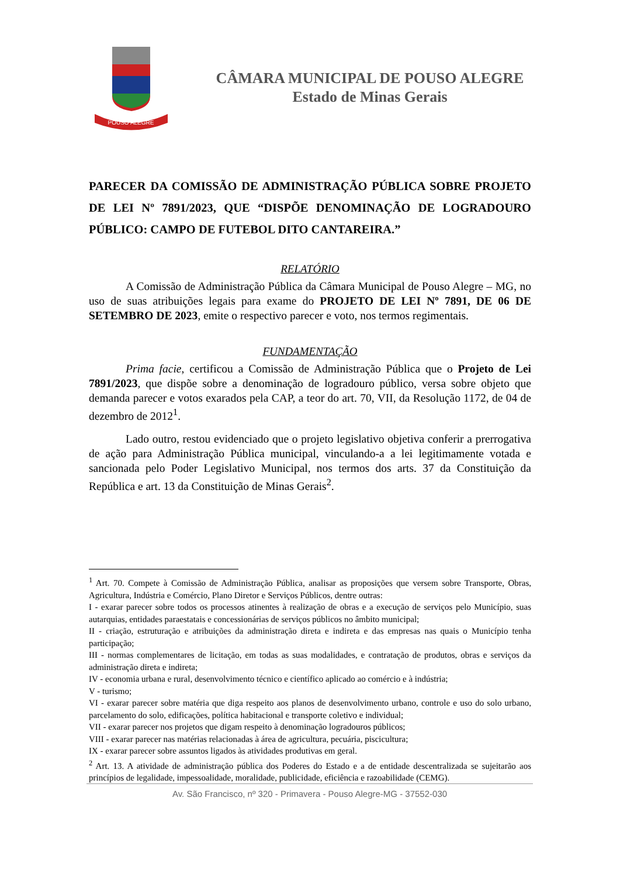POUSO ALEGRE
CÂMARA MUNICIPAL DE POUSO ALEGRE
Estado de Minas Gerais
PARECER DA COMISSÃO DE ADMINISTRAÇÃO PÚBLICA SOBRE PROJETO DE LEI Nº 7891/2023, QUE “DISPÕE DENOMINAÇÃO DE LOGRADOURO PÚBLICO: CAMPO DE FUTEBOL DITO CANTAREIRA.”
RELATÓRIO
A Comissão de Administração Pública da Câmara Municipal de Pouso Alegre – MG, no uso de suas atribuições legais para exame do PROJETO DE LEI Nº 7891, DE 06 DE SETEMBRO DE 2023, emite o respectivo parecer e voto, nos termos regimentais.
FUNDAMENTAÇÃO
Prima facie, certificou a Comissão de Administração Pública que o Projeto de Lei 7891/2023, que dispõe sobre a denominação de logradouro público, versa sobre objeto que demanda parecer e votos exarados pela CAP, a teor do art. 70, VII, da Resolução 1172, de 04 de dezembro de 2012<sup>1</sup>.
Lado outro, restou evidenciado que o projeto legislativo objetiva conferir a prerrogativa de ação para Administração Pública municipal, vinculando-a a lei legitimamente votada e sancionada pelo Poder Legislativo Municipal, nos termos dos arts. 37 da Constituição da República e art. 13 da Constituição de Minas Gerais<sup>2</sup>.
<sup>1</sup> Art. 70. Compete à Comissão de Administração Pública, analisar as proposições que versem sobre Transporte, Obras, Agricultura, Indústria e Comércio, Plano Diretor e Serviços Públicos, dentre outras:
I - exarar parecer sobre todos os processos atinentes à realização de obras e a execução de serviços pelo Município, suas autarquias, entidades paraestatais e concessionárias de serviços públicos no âmbito municipal;
II - criação, estruturação e atribuições da administração direta e indireta e das empresas nas quais o Município tenha participação;
III - normas complementares de licitação, em todas as suas modalidades, e contratação de produtos, obras e serviços da administração direta e indireta;
IV - economia urbana e rural, desenvolvimento técnico e científico aplicado ao comércio e à indústria;
V - turismo;
VI - exarar parecer sobre matéria que diga respeito aos planos de desenvolvimento urbano, controle e uso do solo urbano, parcelamento do solo, edificações, política habitacional e transporte coletivo e individual;
VII - exarar parecer nos projetos que digam respeito à denominação logradouros públicos;
VIII - exarar parecer nas matérias relacionadas à área de agricultura, pecuária, piscicultura;
IX - exarar parecer sobre assuntos ligados às atividades produtivas em geral.
<sup>2</sup> Art. 13. A atividade de administração pública dos Poderes do Estado e a de entidade descentralizada se sujeitarão aos princípios de legalidade, impessoalidade, moralidade, publicidade, eficiência e razoabilidade (CEMG).
Av. São Francisco, nº 320 - Primavera - Pouso Alegre-MG - 37552-030